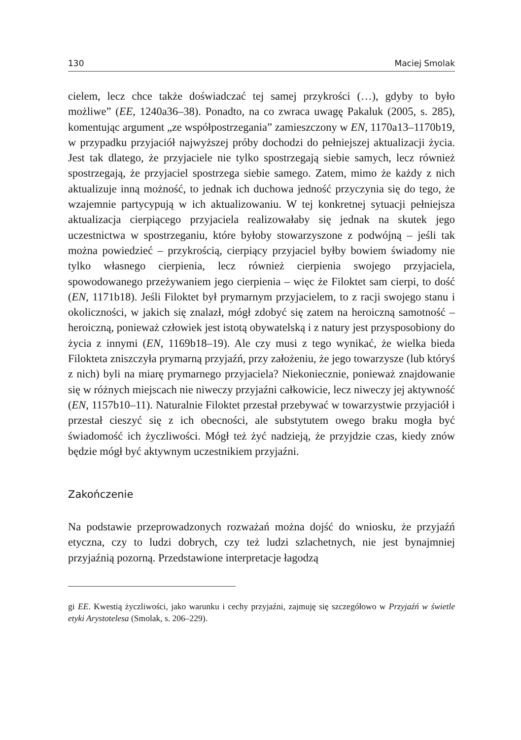130 Maciej Smolak
cielem, lecz chce także doświadczać tej samej przykrości (…), gdyby to było możliwe” (EE, 1240a36–38). Ponadto, na co zwraca uwagę Pakaluk (2005, s. 285), komentując argument „ze współpostrzegania” zamieszczony w EN, 1170a13–1170b19, w przypadku przyjaciół najwyższej próby dochodzi do pełniejszej aktualizacji życia. Jest tak dlatego, że przyjaciele nie tylko spostrzegają siebie samych, lecz również spostrzegają, że przyjaciel spostrzega siebie samego. Zatem, mimo że każdy z nich aktualizuje inną możność, to jednak ich duchowa jedność przyczynia się do tego, że wzajemnie partycypują w ich aktualizowaniu. W tej konkretnej sytuacji pełniejsza aktualizacja cierpiącego przyjaciela realizowałaby się jednak na skutek jego uczestnictwa w spostrzeganiu, które byłoby stowarzyszone z podwójną – jeśli tak można powiedzieć – przykrością, cierpiący przyjaciel byłby bowiem świadomy nie tylko własnego cierpienia, lecz również cierpienia swojego przyjaciela, spowodowanego przeżywaniem jego cierpienia – więc że Filoktet sam cierpi, to dość (EN, 1171b18). Jeśli Filoktet był prymarnym przyjacielem, to z racji swojego stanu i okoliczności, w jakich się znalazł, mógł zdobyć się zatem na heroiczną samotność – heroiczną, ponieważ człowiek jest istotą obywatelską i z natury jest przysposobiony do życia z innymi (EN, 1169b18–19). Ale czy musi z tego wynikać, że wielka bieda Filokteta zniszczyła prymarną przyjaźń, przy założeniu, że jego towarzysze (lub któryś z nich) byli na miarę prymarnego przyjaciela? Niekoniecznie, ponieważ znajdowanie się w różnych miejscach nie niweczy przyjaźni całkowicie, lecz niweczy jej aktywność (EN, 1157b10–11). Naturalnie Filoktet przestał przebywać w towarzystwie przyjaciół i przestał cieszyć się z ich obecności, ale substytutem owego braku mogła być świadomość ich życzliwości. Mógł też żyć nadzieją, że przyjdzie czas, kiedy znów będzie mógł być aktywnym uczestnikiem przyjaźni.
Zakończenie
Na podstawie przeprowadzonych rozważań można dojść do wniosku, że przyjaźń etyczna, czy to ludzi dobrych, czy też ludzi szlachetnych, nie jest bynajmniej przyjaźnią pozorną. Przedstawione interpretacje łagodzą
gi EE. Kwestią życzliwości, jako warunku i cechy przyjaźni, zajmuję się szczegółowo w Przyjaźń w świetle etyki Arystotelesa (Smolak, s. 206–229).